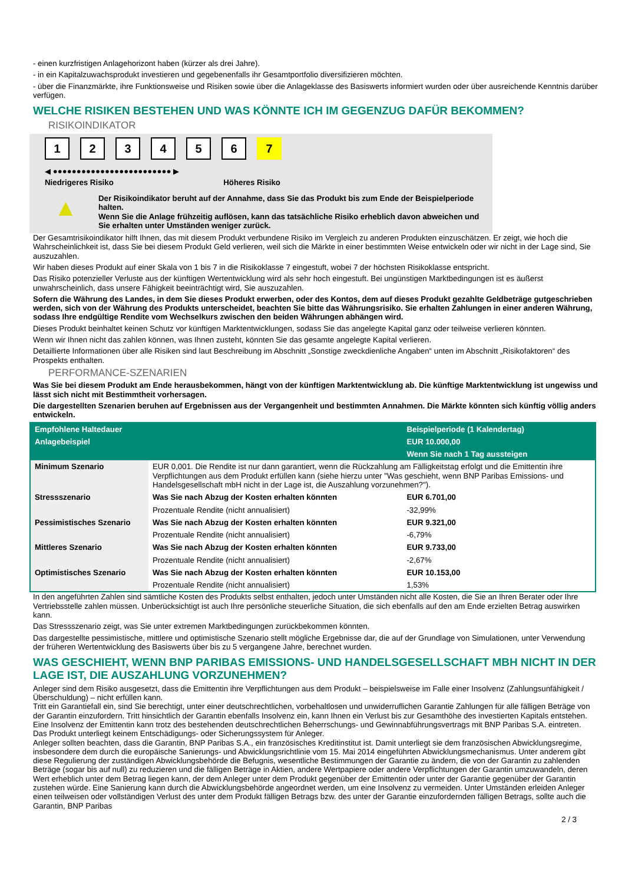- einen kurzfristigen Anlagehorizont haben (kürzer als drei Jahre).
- in ein Kapitalzuwachsprodukt investieren und gegebenenfalls ihr Gesamtportfolio diversifizieren möchten.
- über die Finanzmärkte, ihre Funktionsweise und Risiken sowie über die Anlageklasse des Basiswerts informiert wurden oder über ausreichende Kenntnis darüber verfügen.
WELCHE RISIKEN BESTEHEN UND WAS KÖNNTE ICH IM GEGENZUG DAFÜR BEKOMMEN?
RISIKOINDIKATOR
1234567
◀ ●●●●●●●●●●●●●●●●●●●●●●●●● ▶
Niedrigeres Risiko Höheres Risiko
▲
Der Risikoindikator beruht auf der Annahme, dass Sie das Produkt bis zum Ende der Beispielperiode halten.
Wenn Sie die Anlage frühzeitig auflösen, kann das tatsächliche Risiko erheblich davon abweichen und Sie erhalten unter Umständen weniger zurück.
Der Gesamtrisikoindikator hilft Ihnen, das mit diesem Produkt verbundene Risiko im Vergleich zu anderen Produkten einzuschätzen. Er zeigt, wie hoch die Wahrscheinlichkeit ist, dass Sie bei diesem Produkt Geld verlieren, weil sich die Märkte in einer bestimmten Weise entwickeln oder wir nicht in der Lage sind, Sie auszuzahlen.
Wir haben dieses Produkt auf einer Skala von 1 bis 7 in die Risikoklasse 7 eingestuft, wobei 7 der höchsten Risikoklasse entspricht.
Das Risiko potenzieller Verluste aus der künftigen Wertentwicklung wird als sehr hoch eingestuft. Bei ungünstigen Marktbedingungen ist es äußerst unwahrscheinlich, dass unsere Fähigkeit beeinträchtigt wird, Sie auszuzahlen.
Sofern die Währung des Landes, in dem Sie dieses Produkt erwerben, oder des Kontos, dem auf dieses Produkt gezahlte Geldbeträge gutgeschrieben werden, sich von der Währung des Produkts unterscheidet, beachten Sie bitte das Währungsrisiko. Sie erhalten Zahlungen in einer anderen Währung, sodass Ihre endgültige Rendite vom Wechselkurs zwischen den beiden Währungen abhängen wird.
Dieses Produkt beinhaltet keinen Schutz vor künftigen Marktentwicklungen, sodass Sie das angelegte Kapital ganz oder teilweise verlieren könnten.
Wenn wir Ihnen nicht das zahlen können, was Ihnen zusteht, könnten Sie das gesamte angelegte Kapital verlieren.
Detaillierte Informationen über alle Risiken sind laut Beschreibung im Abschnitt „Sonstige zweckdienliche Angaben“ unten im Abschnitt „Risikofaktoren“ des Prospekts enthalten.
PERFORMANCE-SZENARIEN
Was Sie bei diesem Produkt am Ende herausbekommen, hängt von der künftigen Marktentwicklung ab. Die künftige Marktentwicklung ist ungewiss und lässt sich nicht mit Bestimmtheit vorhersagen.
Die dargestellten Szenarien beruhen auf Ergebnissen aus der Vergangenheit und bestimmten Annahmen. Die Märkte könnten sich künftig völlig anders entwickeln.
| Empfohlene Haltedauer | | Beispielperiode (1 Kalendertag) |
| Anlagebeispiel | | EUR 10.000,00 |
| | | Wenn Sie nach 1 Tag aussteigen |
| Minimum Szenario | EUR 0,001. Die Rendite ist nur dann garantiert, wenn die Rückzahlung am Fälligkeitstag erfolgt und die Emittentin ihre Verpflichtungen aus dem Produkt erfüllen kann (siehe hierzu unter "Was geschieht, wenn BNP Paribas Emissions- und Handelsgesellschaft mbH nicht in der Lage ist, die Auszahlung vorzunehmen?"). | |
| Stressszenario | Was Sie nach Abzug der Kosten erhalten könnten | EUR 6.701,00 |
| | Prozentuale Rendite (nicht annualisiert) | -32,99% |
| Pessimistisches Szenario | Was Sie nach Abzug der Kosten erhalten könnten | EUR 9.321,00 |
| | Prozentuale Rendite (nicht annualisiert) | -6,79% |
| Mittleres Szenario | Was Sie nach Abzug der Kosten erhalten könnten | EUR 9.733,00 |
| | Prozentuale Rendite (nicht annualisiert) | -2,67% |
| Optimistisches Szenario | Was Sie nach Abzug der Kosten erhalten könnten | EUR 10.153,00 |
| | Prozentuale Rendite (nicht annualisiert) | 1,53% |
In den angeführten Zahlen sind sämtliche Kosten des Produkts selbst enthalten, jedoch unter Umständen nicht alle Kosten, die Sie an Ihren Berater oder Ihre Vertriebsstelle zahlen müssen. Unberücksichtigt ist auch Ihre persönliche steuerliche Situation, die sich ebenfalls auf den am Ende erzielten Betrag auswirken kann.
Das Stressszenario zeigt, was Sie unter extremen Marktbedingungen zurückbekommen könnten.
Das dargestellte pessimistische, mittlere und optimistische Szenario stellt mögliche Ergebnisse dar, die auf der Grundlage von Simulationen, unter Verwendung der früheren Wertentwicklung des Basiswerts über bis zu 5 vergangene Jahre, berechnet wurden.
WAS GESCHIEHT, WENN BNP PARIBAS EMISSIONS- UND HANDELSGESELLSCHAFT MBH NICHT IN DER LAGE IST, DIE AUSZAHLUNG VORZUNEHMEN?
Anleger sind dem Risiko ausgesetzt, dass die Emittentin ihre Verpflichtungen aus dem Produkt – beispielsweise im Falle einer Insolvenz (Zahlungsunfähigkeit / Überschuldung) – nicht erfüllen kann.
Tritt ein Garantiefall ein, sind Sie berechtigt, unter einer deutschrechtlichen, vorbehaltlosen und unwiderruflichen Garantie Zahlungen für alle fälligen Beträge von der Garantin einzufordern. Tritt hinsichtlich der Garantin ebenfalls Insolvenz ein, kann Ihnen ein Verlust bis zur Gesamthöhe des investierten Kapitals entstehen. Eine Insolvenz der Emittentin kann trotz des bestehenden deutschrechtlichen Beherrschungs- und Gewinnabführungsvertrags mit BNP Paribas S.A. eintreten.
Das Produkt unterliegt keinem Entschädigungs- oder Sicherungssystem für Anleger.
Anleger sollten beachten, dass die Garantin, BNP Paribas S.A., ein französisches Kreditinstitut ist. Damit unterliegt sie dem französischen Abwicklungsregime, insbesondere dem durch die europäische Sanierungs- und Abwicklungsrichtlinie vom 15. Mai 2014 eingeführten Abwicklungsmechanismus. Unter anderem gibt diese Regulierung der zuständigen Abwicklungsbehörde die Befugnis, wesentliche Bestimmungen der Garantie zu ändern, die von der Garantin zu zahlenden Beträge (sogar bis auf null) zu reduzieren und die fälligen Beträge in Aktien, andere Wertpapiere oder andere Verpflichtungen der Garantin umzuwandeln, deren Wert erheblich unter dem Betrag liegen kann, der dem Anleger unter dem Produkt gegenüber der Emittentin oder unter der Garantie gegenüber der Garantin zustehen würde. Eine Sanierung kann durch die Abwicklungsbehörde angeordnet werden, um eine Insolvenz zu vermeiden. Unter Umständen erleiden Anleger einen teilweisen oder vollständigen Verlust des unter dem Produkt fälligen Betrags bzw. des unter der Garantie einzufordernden fälligen Betrags, sollte auch die Garantin, BNP Paribas
2 / 3